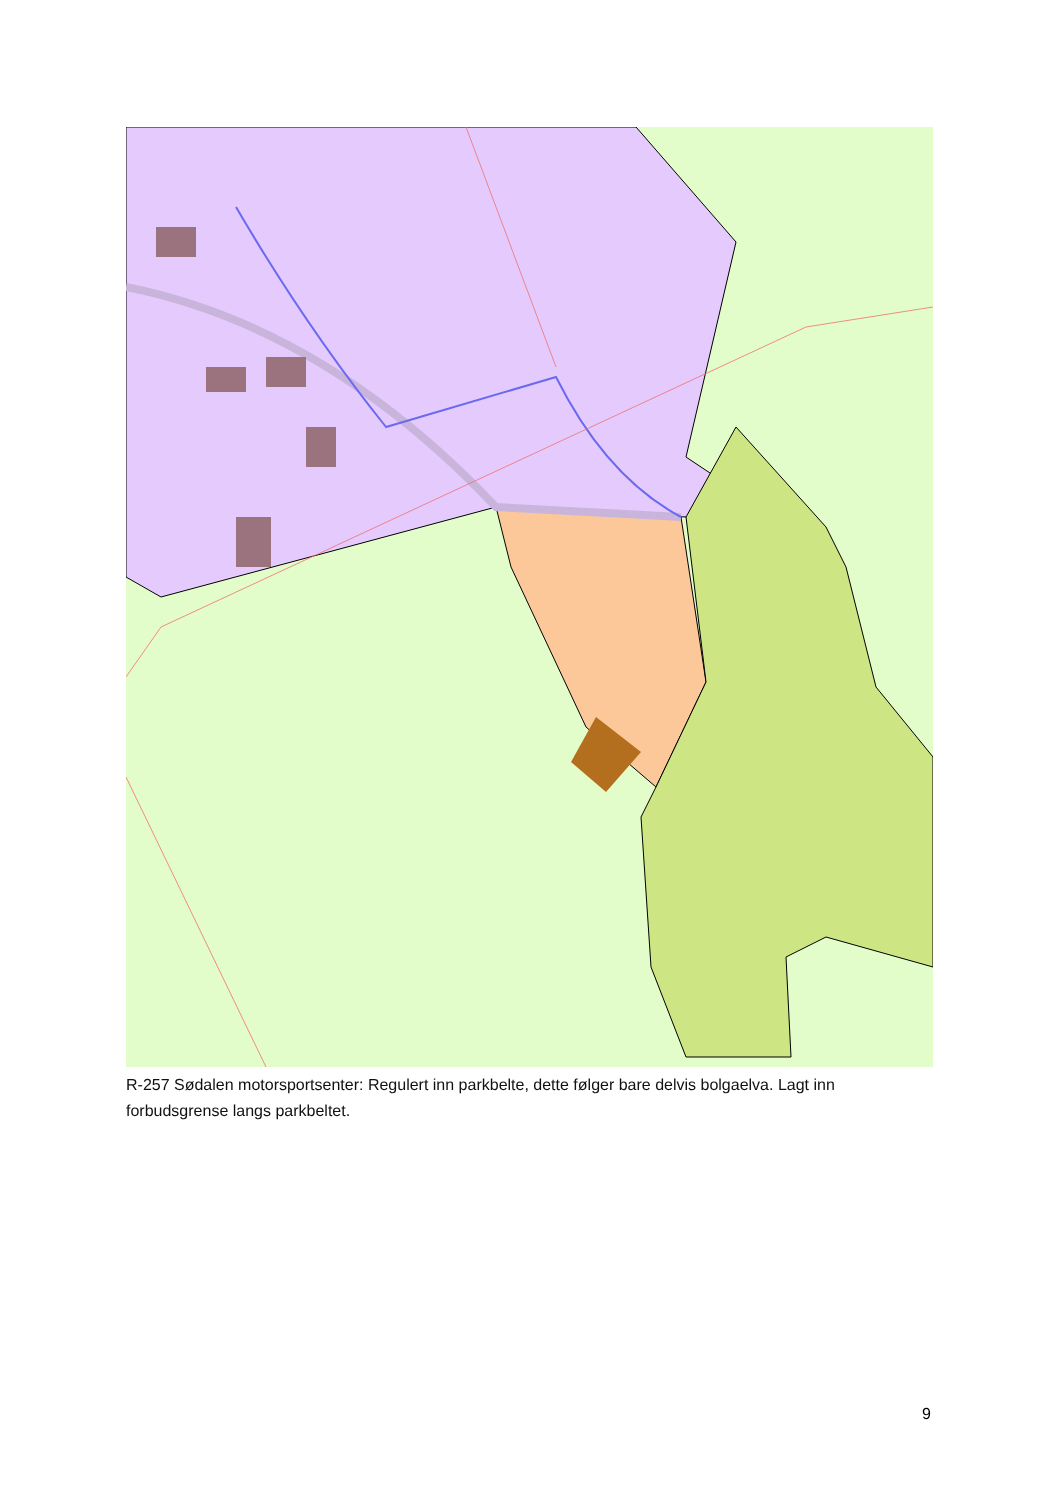R-257 Sødalen motorsportsenter: Regulert inn parkbelte, dette følger bare delvis bolgaelva. Lagt inn forbudsgrense langs parkbeltet.
9